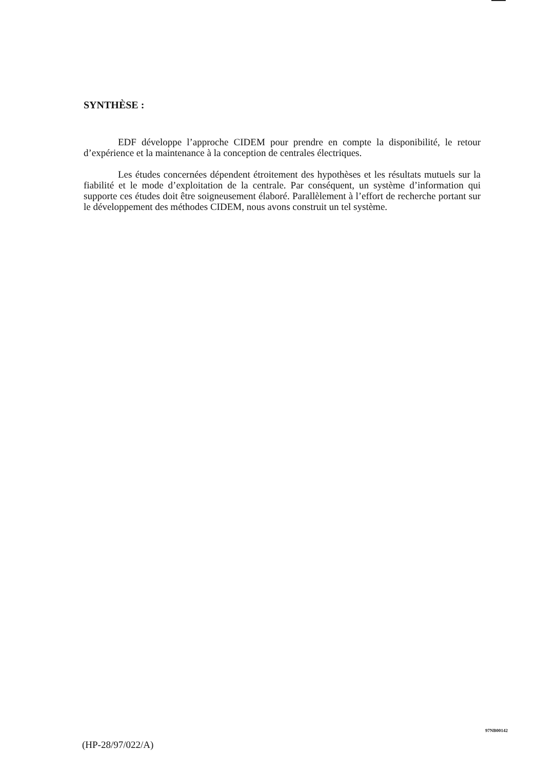SYNTHÈSE :
EDF développe l’approche CIDEM pour prendre en compte la disponibilité, le retour d’expérience et la maintenance à la conception de centrales électriques.
Les études concernées dépendent étroitement des hypothèses et les résultats mutuels sur la fiabilité et le mode d’exploitation de la centrale. Par conséquent, un système d’information qui supporte ces études doit être soigneusement élaboré. Parallèlement à l’effort de recherche portant sur le développement des méthodes CIDEM, nous avons construit un tel système.
(HP-28/97/022/A)
97NB00142